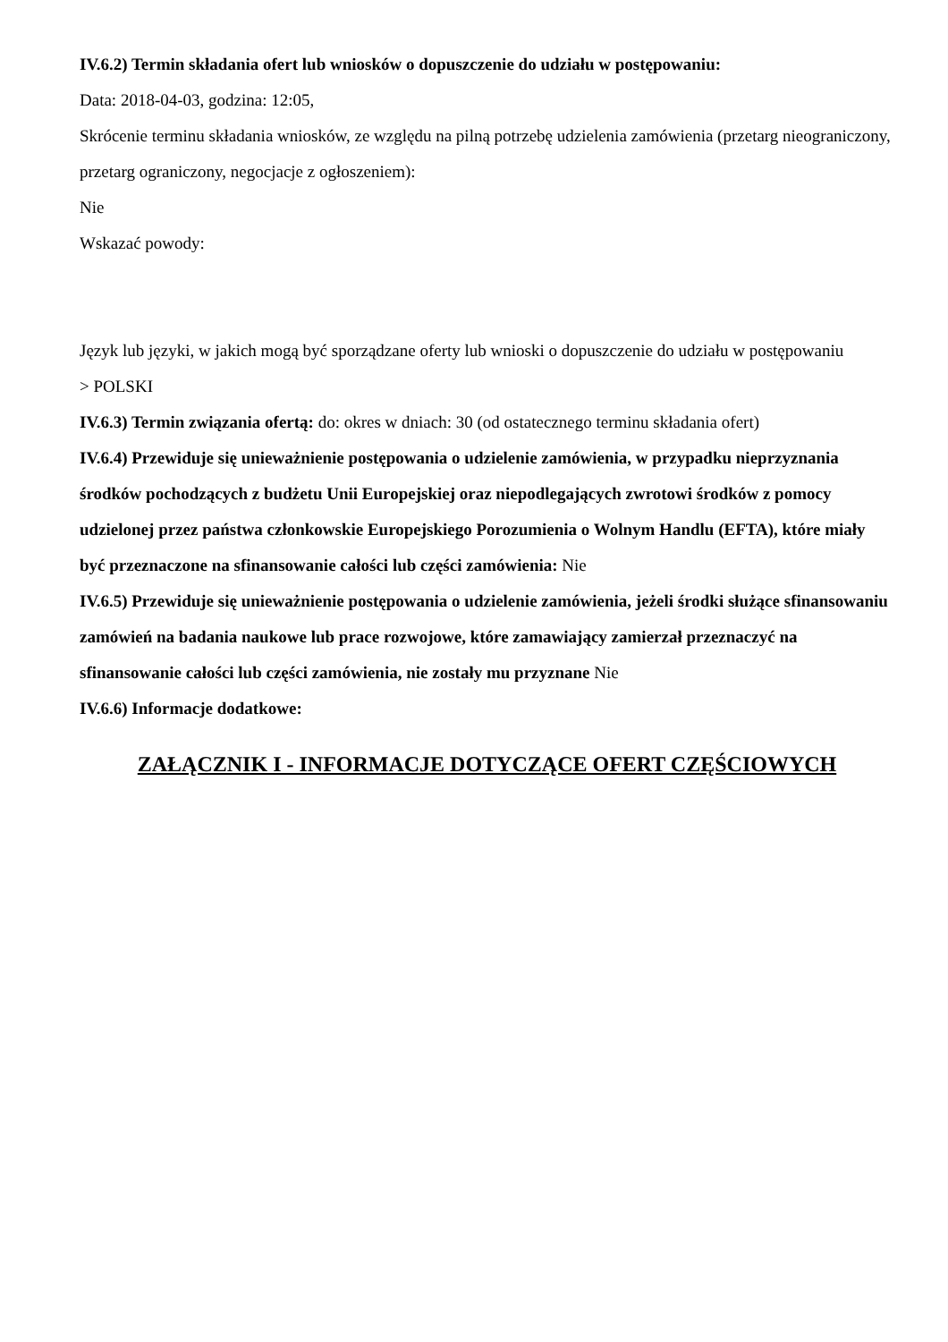IV.6.2) Termin składania ofert lub wniosków o dopuszczenie do udziału w postępowaniu:
Data: 2018-04-03, godzina: 12:05,
Skrócenie terminu składania wniosków, ze względu na pilną potrzebę udzielenia zamówienia (przetarg nieograniczony, przetarg ograniczony, negocjacje z ogłoszeniem):
Nie
Wskazać powody:
Język lub języki, w jakich mogą być sporządzane oferty lub wnioski o dopuszczenie do udziału w postępowaniu
> POLSKI
IV.6.3) Termin związania ofertą: do: okres w dniach: 30 (od ostatecznego terminu składania ofert)
IV.6.4) Przewiduje się unieważnienie postępowania o udzielenie zamówienia, w przypadku nieprzyznania środków pochodzących z budżetu Unii Europejskiej oraz niepodlegających zwrotowi środków z pomocy udzielonej przez państwa członkowskie Europejskiego Porozumienia o Wolnym Handlu (EFTA), które miały być przeznaczone na sfinansowanie całości lub części zamówienia: Nie
IV.6.5) Przewiduje się unieważnienie postępowania o udzielenie zamówienia, jeżeli środki służące sfinansowaniu zamówień na badania naukowe lub prace rozwojowe, które zamawiający zamierzał przeznaczyć na sfinansowanie całości lub części zamówienia, nie zostały mu przyznane Nie
IV.6.6) Informacje dodatkowe:
ZAŁĄCZNIK I - INFORMACJE DOTYCZĄCE OFERT CZĘŚCIOWYCH